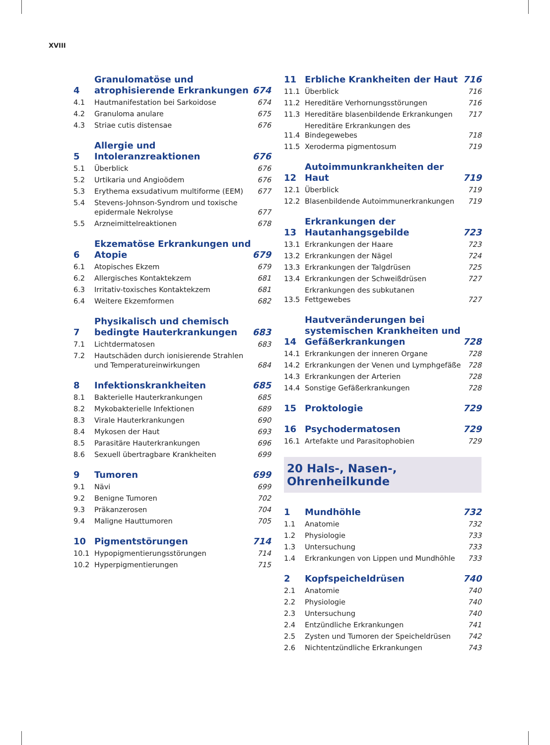XVIII
| 4 | Granulomatöse und atrophisierende Erkrankungen | 674 |
| 4.1 | Hautmanifestation bei Sarkoidose | 674 |
| 4.2 | Granuloma anulare | 675 |
| 4.3 | Striae cutis distensae | 676 |
| 5 | Allergie und Intoleranzreaktionen | 676 |
| 5.1 | Überblick | 676 |
| 5.2 | Urtikaria und Angioödem | 676 |
| 5.3 | Erythema exsudativum multiforme (EEM) | 677 |
| 5.4 | Stevens-Johnson-Syndrom und toxische epidermale Nekrolyse | 677 |
| 5.5 | Arzneimittelreaktionen | 678 |
| 6 | Ekzematöse Erkrankungen und Atopie | 679 |
| 6.1 | Atopisches Ekzem | 679 |
| 6.2 | Allergisches Kontaktekzem | 681 |
| 6.3 | Irritativ-toxisches Kontaktekzem | 681 |
| 6.4 | Weitere Ekzemformen | 682 |
| 7 | Physikalisch und chemisch bedingte Hauterkrankungen | 683 |
| 7.1 | Lichtdermatosen | 683 |
| 7.2 | Hautschäden durch ionisierende Strahlen und Temperatureinwirkungen | 684 |
| 8 | Infektionskrankheiten | 685 |
| 8.1 | Bakterielle Hauterkrankungen | 685 |
| 8.2 | Mykobakterielle Infektionen | 689 |
| 8.3 | Virale Hauterkrankungen | 690 |
| 8.4 | Mykosen der Haut | 693 |
| 8.5 | Parasitäre Hauterkrankungen | 696 |
| 8.6 | Sexuell übertragbare Krankheiten | 699 |
| 9 | Tumoren | 699 |
| 9.1 | Nävi | 699 |
| 9.2 | Benigne Tumoren | 702 |
| 9.3 | Präkanzerosen | 704 |
| 9.4 | Maligne Hauttumoren | 705 |
| 10 | Pigmentstörungen | 714 |
| 10.1 | Hypopigmentierungsstörungen | 714 |
| 10.2 | Hyperpigmentierungen | 715 |
| 11 | Erbliche Krankheiten der Haut | 716 |
| 11.1 | Überblick | 716 |
| 11.2 | Hereditäre Verhornungsstörungen | 716 |
| 11.3 | Hereditäre blasenbildende Erkrankungen | 717 |
| 11.4 | Hereditäre Erkrankungen des Bindegewebes | 718 |
| 11.5 | Xeroderma pigmentosum | 719 |
| 12 | Autoimmunkrankheiten der Haut | 719 |
| 12.1 | Überblick | 719 |
| 12.2 | Blasenbildende Autoimmunerkrankungen | 719 |
| 13 | Erkrankungen der Hautanhangsgebilde | 723 |
| 13.1 | Erkrankungen der Haare | 723 |
| 13.2 | Erkrankungen der Nägel | 724 |
| 13.3 | Erkrankungen der Talgdrüsen | 725 |
| 13.4 | Erkrankungen der Schweißdrüsen | 727 |
| 13.5 | Erkrankungen des subkutanen Fettgewebes | 727 |
| 14 | Hautveränderungen bei systemischen Krankheiten und Gefäßerkrankungen | 728 |
| 14.1 | Erkrankungen der inneren Organe | 728 |
| 14.2 | Erkrankungen der Venen und Lymphgefäße | 728 |
| 14.3 | Erkrankungen der Arterien | 728 |
| 14.4 | Sonstige Gefäßerkrankungen | 728 |
| 15 | Proktologie | 729 |
| 16 | Psychodermatosen | 729 |
| 16.1 | Artefakte und Parasitophobien | 729 |
20 Hals-, Nasen-, Ohrenheilkunde
| 1 | Mundhöhle | 732 |
| 1.1 | Anatomie | 732 |
| 1.2 | Physiologie | 733 |
| 1.3 | Untersuchung | 733 |
| 1.4 | Erkrankungen von Lippen und Mundhöhle | 733 |
| 2 | Kopfspeicheldrüsen | 740 |
| 2.1 | Anatomie | 740 |
| 2.2 | Physiologie | 740 |
| 2.3 | Untersuchung | 740 |
| 2.4 | Entzündliche Erkrankungen | 741 |
| 2.5 | Zysten und Tumoren der Speicheldrüsen | 742 |
| 2.6 | Nichtentzündliche Erkrankungen | 743 |